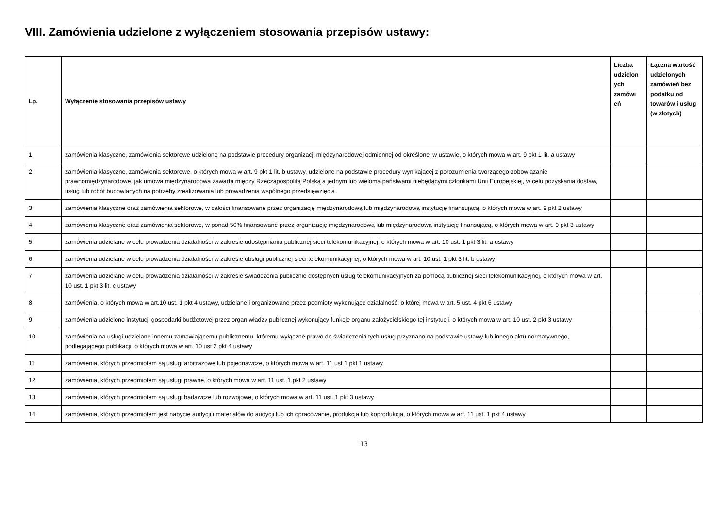VIII. Zamówienia udzielone z wyłączeniem stosowania przepisów ustawy:
| Lp. | Wyłączenie stosowania przepisów ustawy | Liczba udzielon ych zamówi eń | Łączna wartość udzielonych zamówień bez podatku od towarów i usług (w złotych) |
| --- | --- | --- | --- |
| 1 | zamówienia klasyczne, zamówienia sektorowe udzielone na podstawie procedury organizacji międzynarodowej odmiennej od określonej w ustawie, o których mowa w art. 9 pkt 1 lit. a ustawy | | |
| 2 | zamówienia klasyczne, zamówienia sektorowe, o których mowa w art. 9 pkt 1 lit. b ustawy, udzielone na podstawie procedury wynikającej z porozumienia tworzącego zobowiązanie prawnomiędzynarodowe, jak umowa międzynarodowa zawarta między Rzecząpospolitą Polską a jednym lub wieloma państwami niebędącymi członkami Unii Europejskiej, w celu pozyskania dostaw, usług lub robót budowlanych na potrzeby zrealizowania lub prowadzenia wspólnego przedsięwzięcia | | |
| 3 | zamówienia klasyczne oraz zamówienia sektorowe, w całości finansowane przez organizację międzynarodową lub międzynarodową instytucję finansującą, o których mowa w art. 9 pkt 2 ustawy | | |
| 4 | zamówienia klasyczne oraz zamówienia sektorowe, w ponad 50% finansowane przez organizację międzynarodową lub międzynarodową instytucję finansującą, o których mowa w art. 9 pkt 3 ustawy | | |
| 5 | zamówienia udzielane w celu prowadzenia działalności w zakresie udostępniania publicznej sieci telekomunikacyjnej, o których mowa w art. 10 ust. 1 pkt 3 lit. a ustawy | | |
| 6 | zamówienia udzielane w celu prowadzenia działalności w zakresie obsługi publicznej sieci telekomunikacyjnej, o których mowa w art. 10 ust. 1 pkt 3 lit. b ustawy | | |
| 7 | zamówienia udzielane w celu prowadzenia działalności w zakresie świadczenia publicznie dostępnych usług telekomunikacyjnych za pomocą publicznej sieci telekomunikacyjnej, o których mowa w art. 10 ust. 1 pkt 3 lit. c ustawy | | |
| 8 | zamówienia, o których mowa w art.10 ust. 1 pkt 4 ustawy, udzielane i organizowane przez podmioty wykonujące działalność, o której mowa w art. 5 ust. 4 pkt 6 ustawy | | |
| 9 | zamówienia udzielone instytucji gospodarki budżetowej przez organ władzy publicznej wykonujący funkcje organu założycielskiego tej instytucji, o których mowa w art. 10 ust. 2 pkt 3 ustawy | | |
| 10 | zamówienia na usługi udzielane innemu zamawiającemu publicznemu, któremu wyłączne prawo do świadczenia tych usług przyznano na podstawie ustawy lub innego aktu normatywnego, podlegającego publikacji, o których mowa w art. 10 ust 2 pkt 4 ustawy | | |
| 11 | zamówienia, których przedmiotem są usługi arbitrażowe lub pojednawcze, o których mowa w art. 11 ust 1 pkt 1 ustawy | | |
| 12 | zamówienia, których przedmiotem są usługi prawne, o których mowa w art. 11 ust. 1 pkt 2 ustawy | | |
| 13 | zamówienia, których przedmiotem są usługi badawcze lub rozwojowe, o których mowa w art. 11 ust. 1 pkt 3 ustawy | | |
| 14 | zamówienia, których przedmiotem jest nabycie audycji i materiałów do audycji lub ich opracowanie, produkcja lub koprodukcja, o których mowa w art. 11 ust. 1 pkt 4 ustawy | | |
13